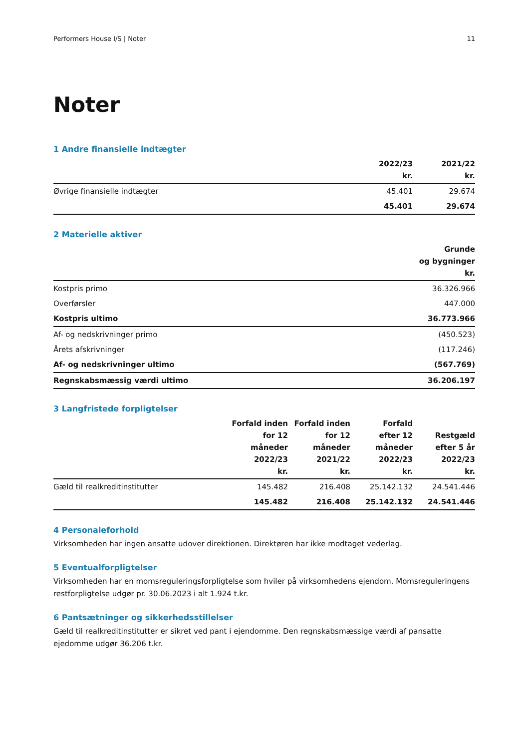Performers House I/S | Noter 11
Noter
1 Andre finansielle indtægter
| | 2022/23 kr. | 2021/22 kr. |
| --- | --- | --- |
| Øvrige finansielle indtægter | 45.401 | 29.674 |
| | 45.401 | 29.674 |
2 Materielle aktiver
| | Grunde og bygninger kr. |
| --- | --- |
| Kostpris primo | 36.326.966 |
| Overførsler | 447.000 |
| Kostpris ultimo | 36.773.966 |
| Af- og nedskrivninger primo | (450.523) |
| Årets afskrivninger | (117.246) |
| Af- og nedskrivninger ultimo | (567.769) |
| Regnskabsmæssig værdi ultimo | 36.206.197 |
3 Langfristede forpligtelser
| | Forfald inden for 12 måneder 2022/23 kr. | Forfald inden for 12 måneder 2021/22 kr. | Forfald efter 12 måneder 2022/23 kr. | Restgæld efter 5 år 2022/23 kr. |
| --- | --- | --- | --- | --- |
| Gæld til realkreditinstitutter | 145.482 | 216.408 | 25.142.132 | 24.541.446 |
| | 145.482 | 216.408 | 25.142.132 | 24.541.446 |
4 Personaleforhold
Virksomheden har ingen ansatte udover direktionen. Direktøren har ikke modtaget vederlag.
5 Eventualforpligtelser
Virksomheden har en momsreguleringsforpligtelse som hviler på virksomhedens ejendom. Momsreguleringens restforpligtelse udgør pr. 30.06.2023 i alt 1.924 t.kr.
6 Pantsætninger og sikkerhedsstillelser
Gæld til realkreditinstitutter er sikret ved pant i ejendomme. Den regnskabsmæssige værdi af pansatte ejedomme udgør 36.206 t.kr.